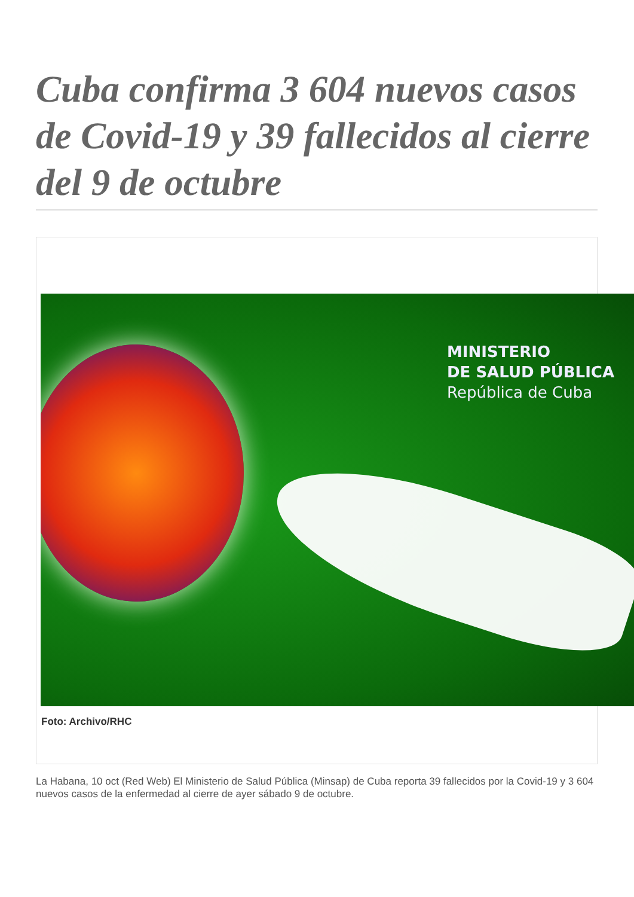Cuba confirma 3 604 nuevos casos de Covid-19 y 39 fallecidos al cierre del 9 de octubre
MINISTERIO
DE SALUD PÚBLICA
República de Cuba
Foto: Archivo/RHC
La Habana, 10 oct (Red Web) El Ministerio de Salud Pública (Minsap) de Cuba reporta 39 fallecidos por la Covid-19 y 3 604 nuevos casos de la enfermedad al cierre de ayer sábado 9 de octubre.